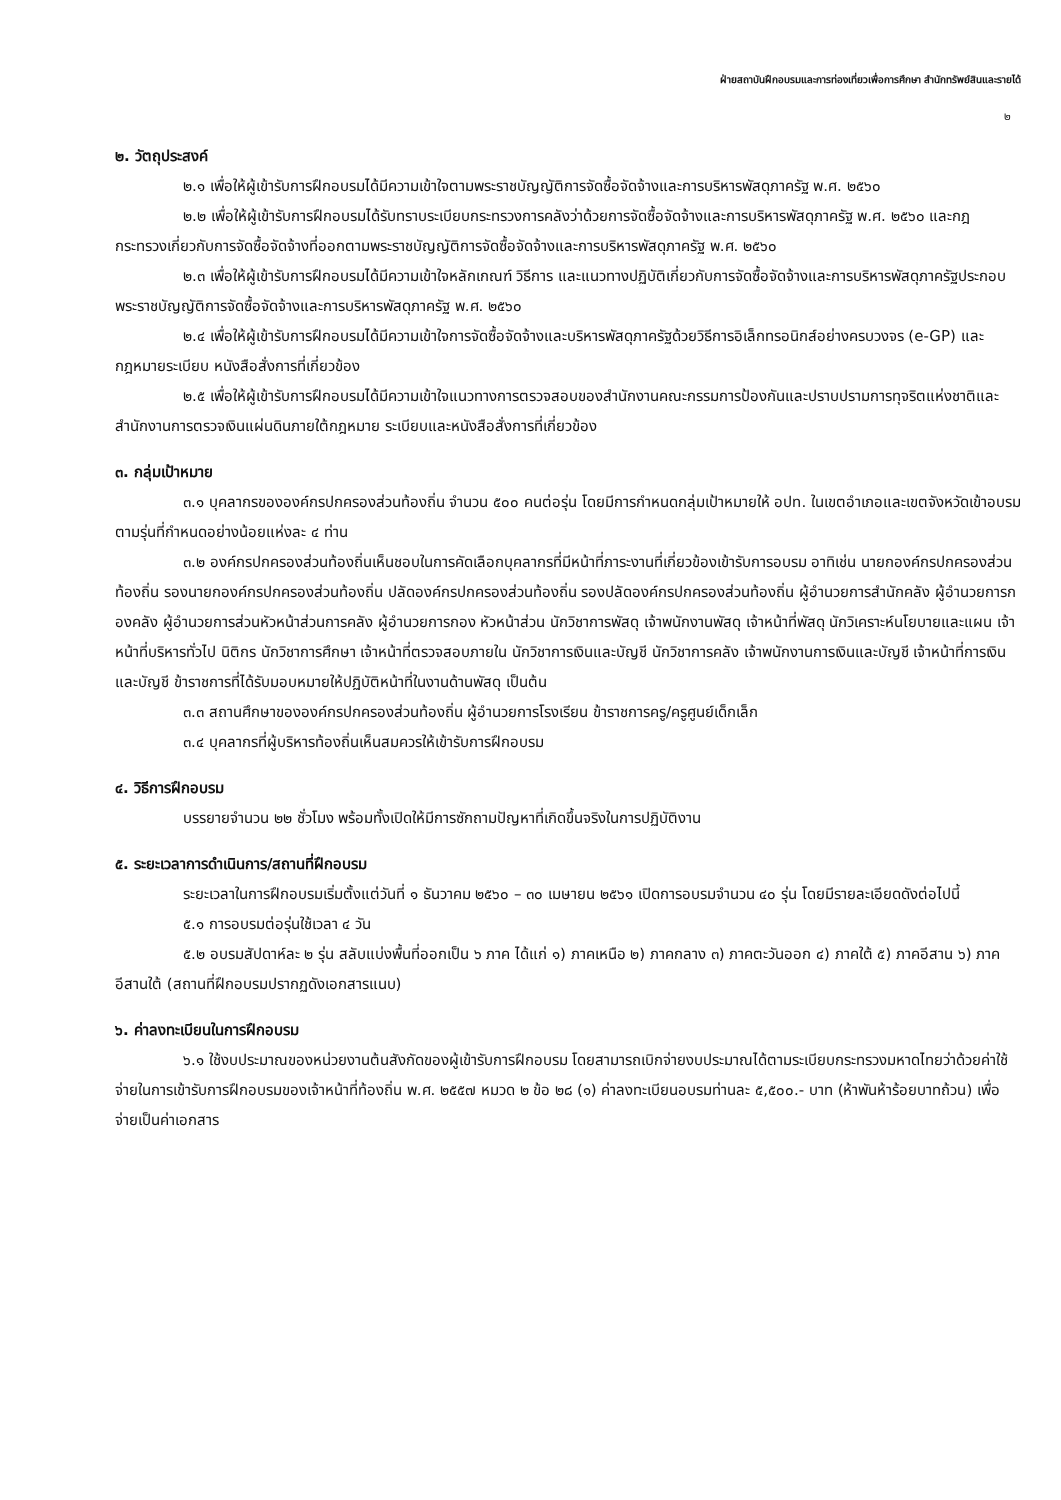ฝ่ายสถาบันฝึกอบรมและการท่องเที่ยวเพื่อการศึกษา สำนักทรัพย์สินและรายได้
๒
๒. วัตถุประสงค์
๒.๑ เพื่อให้ผู้เข้ารับการฝึกอบรมได้มีความเข้าใจตามพระราชบัญญัติการจัดซื้อจัดจ้างและการบริหารพัสดุภาครัฐ พ.ศ. ๒๕๖๐
๒.๒ เพื่อให้ผู้เข้ารับการฝึกอบรมได้รับทราบระเบียบกระทรวงการคลังว่าด้วยการจัดซื้อจัดจ้างและการบริหารพัสดุภาครัฐ พ.ศ. ๒๕๖๐ และกฎกระทรวงเกี่ยวกับการจัดซื้อจัดจ้างที่ออกตามพระราชบัญญัติการจัดซื้อจัดจ้างและการบริหารพัสดุภาครัฐ พ.ศ. ๒๕๖๐
๒.๓ เพื่อให้ผู้เข้ารับการฝึกอบรมได้มีความเข้าใจหลักเกณฑ์ วิธีการ และแนวทางปฏิบัติเกี่ยวกับการจัดซื้อจัดจ้างและการบริหารพัสดุภาครัฐประกอบพระราชบัญญัติการจัดซื้อจัดจ้างและการบริหารพัสดุภาครัฐ พ.ศ. ๒๕๖๐
๒.๔ เพื่อให้ผู้เข้ารับการฝึกอบรมได้มีความเข้าใจการจัดซื้อจัดจ้างและบริหารพัสดุภาครัฐด้วยวิธีการอิเล็กทรอนิกส์อย่างครบวงจร (e-GP) และกฎหมายระเบียบ หนังสือสั่งการที่เกี่ยวข้อง
๒.๕ เพื่อให้ผู้เข้ารับการฝึกอบรมได้มีความเข้าใจแนวทางการตรวจสอบของสำนักงานคณะกรรมการป้องกันและปราบปรามการทุจริตแห่งชาติและสำนักงานการตรวจเงินแผ่นดินภายใต้กฎหมาย ระเบียบและหนังสือสั่งการที่เกี่ยวข้อง
๓. กลุ่มเป้าหมาย
๓.๑ บุคลากรขององค์กรปกครองส่วนท้องถิ่น จำนวน ๕๐๐ คนต่อรุ่น โดยมีการกำหนดกลุ่มเป้าหมายให้ อปท. ในเขตอำเภอและเขตจังหวัดเข้าอบรมตามรุ่นที่กำหนดอย่างน้อยแห่งละ ๔ ท่าน
๓.๒ องค์กรปกครองส่วนท้องถิ่นเห็นชอบในการคัดเลือกบุคลากรที่มีหน้าที่ภาระงานที่เกี่ยวข้องเข้ารับการอบรม อาทิเช่น นายกองค์กรปกครองส่วนท้องถิ่น รองนายกองค์กรปกครองส่วนท้องถิ่น ปลัดองค์กรปกครองส่วนท้องถิ่น รองปลัดองค์กรปกครองส่วนท้องถิ่น ผู้อำนวยการสำนักคลัง ผู้อำนวยการกองคลัง ผู้อำนวยการส่วนหัวหน้าส่วนการคลัง ผู้อำนวยการกอง หัวหน้าส่วน นักวิชาการพัสดุ เจ้าพนักงานพัสดุ เจ้าหน้าที่พัสดุ นักวิเคราะห์นโยบายและแผน เจ้าหน้าที่บริหารทั่วไป นิติกร นักวิชาการศึกษา เจ้าหน้าที่ตรวจสอบภายใน นักวิชาการเงินและบัญชี นักวิชาการคลัง เจ้าพนักงานการเงินและบัญชี เจ้าหน้าที่การเงินและบัญชี ข้าราชการที่ได้รับมอบหมายให้ปฏิบัติหน้าที่ในงานด้านพัสดุ เป็นต้น
๓.๓ สถานศึกษาขององค์กรปกครองส่วนท้องถิ่น ผู้อำนวยการโรงเรียน ข้าราชการครู/ครูศูนย์เด็กเล็ก
๓.๔ บุคลากรที่ผู้บริหารท้องถิ่นเห็นสมควรให้เข้ารับการฝึกอบรม
๔. วิธีการฝึกอบรม
บรรยายจำนวน ๒๒ ชั่วโมง พร้อมทั้งเปิดให้มีการซักถามปัญหาที่เกิดขึ้นจริงในการปฏิบัติงาน
๕. ระยะเวลาการดำเนินการ/สถานที่ฝึกอบรม
ระยะเวลาในการฝึกอบรมเริ่มตั้งแต่วันที่ ๑ ธันวาคม ๒๕๖๐ – ๓๐ เมษายน ๒๕๖๑ เปิดการอบรมจำนวน ๔๐ รุ่น โดยมีรายละเอียดดังต่อไปนี้
๕.๑ การอบรมต่อรุ่นใช้เวลา ๔ วัน
๕.๒ อบรมสัปดาห์ละ ๒ รุ่น สลับแบ่งพื้นที่ออกเป็น ๖ ภาค ได้แก่ ๑) ภาคเหนือ ๒) ภาคกลาง ๓) ภาคตะวันออก ๔) ภาคใต้ ๕) ภาคอีสาน ๖) ภาคอีสานใต้ (สถานที่ฝึกอบรมปรากฏดังเอกสารแนบ)
๖. ค่าลงทะเบียนในการฝึกอบรม
๖.๑ ใช้งบประมาณของหน่วยงานต้นสังกัดของผู้เข้ารับการฝึกอบรม โดยสามารถเบิกจ่ายงบประมาณได้ตามระเบียบกระทรวงมหาดไทยว่าด้วยค่าใช้จ่ายในการเข้ารับการฝึกอบรมของเจ้าหน้าที่ท้องถิ่น พ.ศ. ๒๕๕๗ หมวด ๒ ข้อ ๒๘ (๑) ค่าลงทะเบียนอบรมท่านละ ๕,๕๐๐.- บาท (ห้าพันห้าร้อยบาทถ้วน) เพื่อจ่ายเป็นค่าเอกสาร